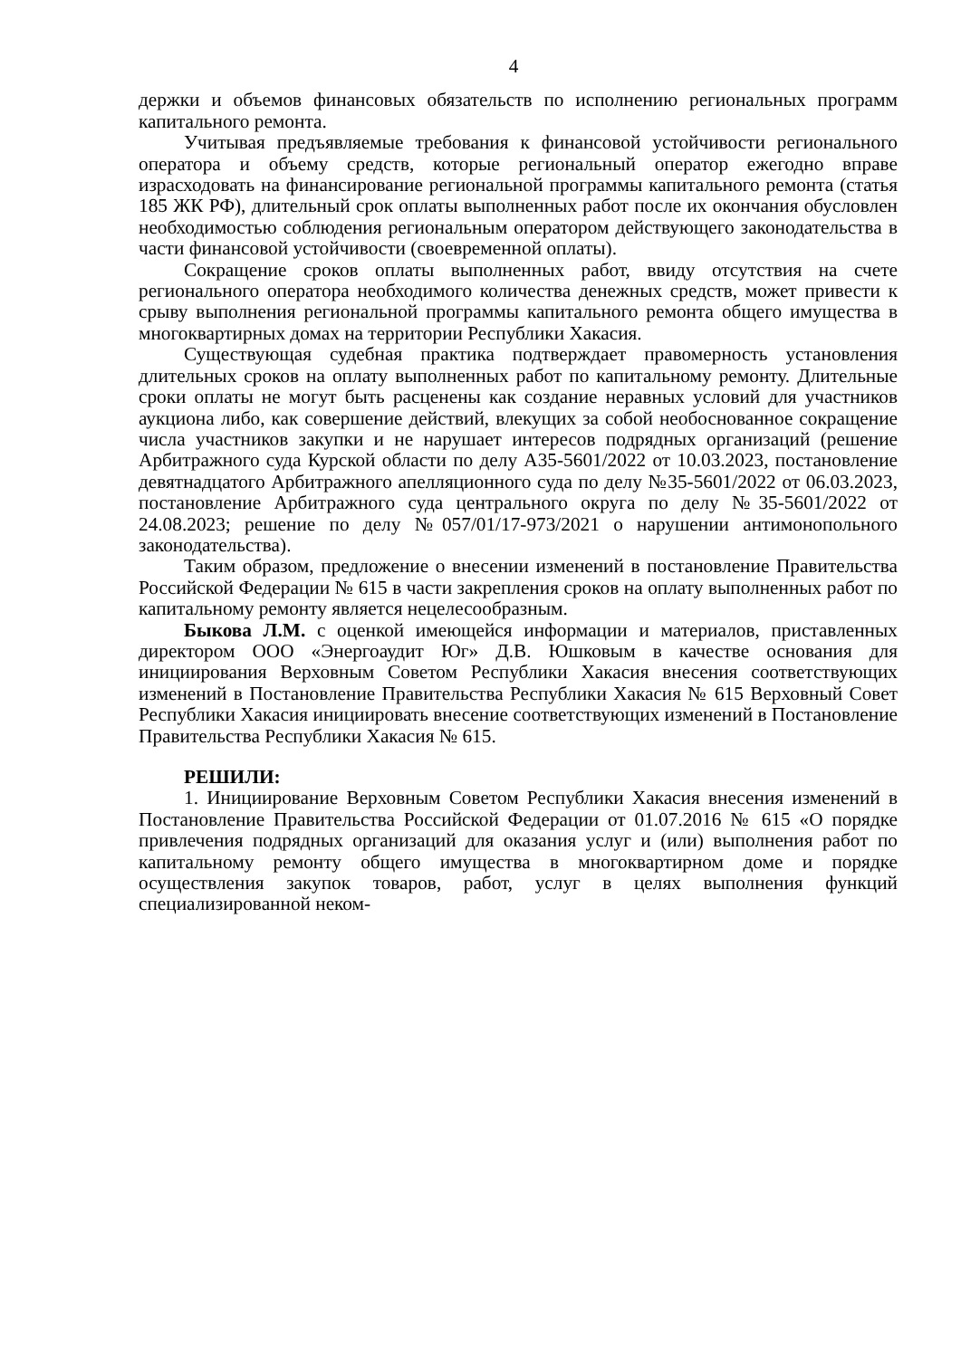4
держки и объемов финансовых обязательств по исполнению региональных программ капитального ремонта.
Учитывая предъявляемые требования к финансовой устойчивости регионального оператора и объему средств, которые региональный оператор ежегодно вправе израсходовать на финансирование региональной программы капитального ремонта (статья 185 ЖК РФ), длительный срок оплаты выполненных работ после их окончания обусловлен необходимостью соблюдения региональным оператором действующего законодательства в части финансовой устойчивости (своевременной оплаты).
Сокращение сроков оплаты выполненных работ, ввиду отсутствия на счете регионального оператора необходимого количества денежных средств, может привести к срыву выполнения региональной программы капитального ремонта общего имущества в многоквартирных домах на территории Республики Хакасия.
Существующая судебная практика подтверждает правомерность установления длительных сроков на оплату выполненных работ по капитальному ремонту. Длительные сроки оплаты не могут быть расценены как создание неравных условий для участников аукциона либо, как совершение действий, влекущих за собой необоснованное сокращение числа участников закупки и не нарушает интересов подрядных организаций (решение Арбитражного суда Курской области по делу А35-5601/2022 от 10.03.2023, постановление девятнадцатого Арбитражного апелляционного суда по делу №35-5601/2022 от 06.03.2023, постановление Арбитражного суда центрального округа по делу №35-5601/2022 от 24.08.2023; решение по делу №057/01/17-973/2021 о нарушении антимонопольного законодательства).
Таким образом, предложение о внесении изменений в постановление Правительства Российской Федерации № 615 в части закрепления сроков на оплату выполненных работ по капитальному ремонту является нецелесообразным.
Быкова Л.М. с оценкой имеющейся информации и материалов, приставленных директором ООО «Энергоаудит Юг» Д.В. Юшковым в качестве основания для инициирования Верховным Советом Республики Хакасия внесения соответствующих изменений в Постановление Правительства Республики Хакасия № 615 Верховный Совет Республики Хакасия инициировать внесение соответствующих изменений в Постановление Правительства Республики Хакасия № 615.
РЕШИЛИ:
1. Инициирование Верховным Советом Республики Хакасия внесения изменений в Постановление Правительства Российской Федерации от 01.07.2016 № 615 «О порядке привлечения подрядных организаций для оказания услуг и (или) выполнения работ по капитальному ремонту общего имущества в многоквартирном доме и порядке осуществления закупок товаров, работ, услуг в целях выполнения функций специализированной неком-